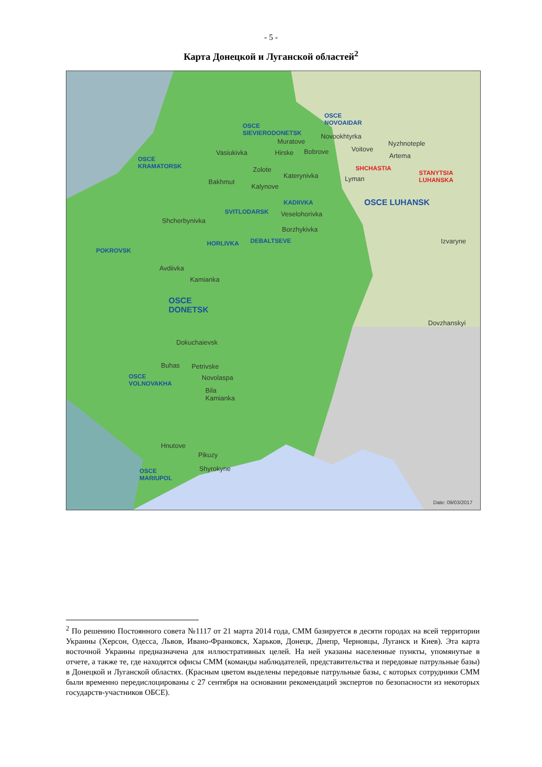- 5 -
Карта Донецкой и Луганской областей<sup>2</sup>
OSCE
SIEVIERODONETSK
OSCE
NOVOAIDAR
Novookhtyrka
Muratove
Hirske Bobrove Voitove
Nyzhnoteple
Artema
Vasiukivka
OSCE
KRAMATORSK
SHCHASTIA
STANYTSIA
LUHANSKA
Zolote
Katerynivka Lyman
Bakhmut
Kalynove
KADIIVKA OSCE LUHANSK
SVITLODARSK Veselohorivka
Shcherbynivka
Borzhykivka
DEBALTSEVE Izvaryne
HORLIVKA
POKROVSK
Avdiivka
Kamianka
OSCE
DONETSK
Dovzhanskyi
Dokuchaievsk
Buhas Petrivske
Novolaspa
OSCE
VOLNOVAKHA
Bila
Kamianka
Hnutove
Pikuzy
Shyrokyne
OSCE
MARIUPOL
Date: 09/03/2017
<sup>2</sup> По решению Постоянного совета №1117 от 21 марта 2014 года, СММ базируется в десяти городах на всей территории Украины (Херсон, Одесса, Львов, Ивано-Франковск, Харьков, Донецк, Днепр, Черновцы, Луганск и Киев). Эта карта восточной Украины предназначена для иллюстративных целей. На ней указаны населенные пункты, упомянутые в отчете, а также те, где находятся офисы СММ (команды наблюдателей, представительства и передовые патрульные базы) в Донецкой и Луганской областях. (Красным цветом выделены передовые патрульные базы, с которых сотрудники СММ были временно передислоцированы с 27 сентября на основании рекомендаций экспертов по безопасности из некоторых государств-участников ОБСЕ).